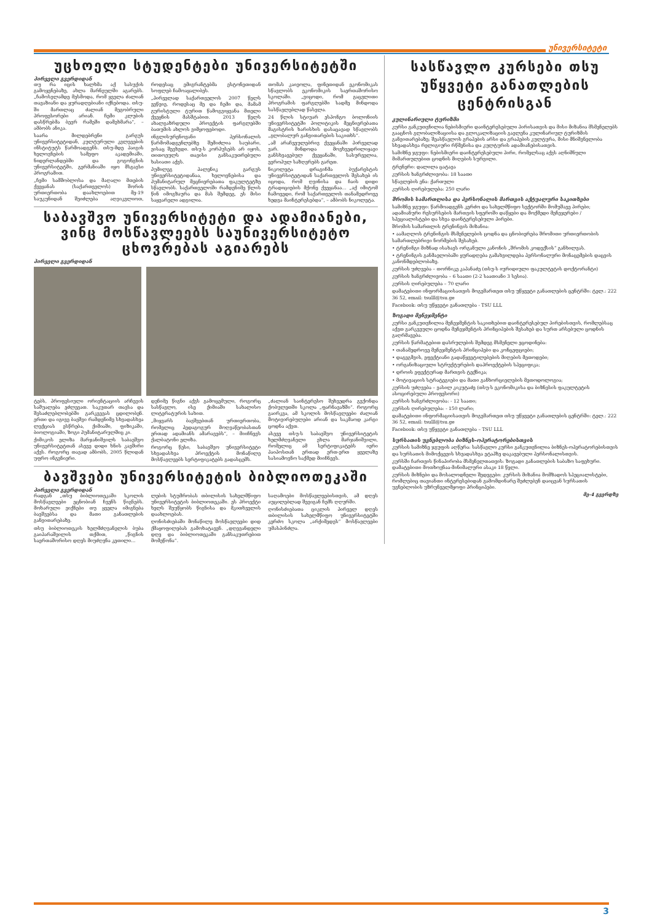უნივერსიტეტი
უცხოელი სტუდენტები უნივერსიტეტში
პირველი გვერდიდან
თუ რა იცის ხალხმა აქ სასუქის გამოყენებაზე, ახლა მარნეულში აგარებს. „ჩამოსვლამდე მესმოდა, რომ ყველა ძალიან თავაზიანი და ყურადღებიანი იქნებოდა. თსუ-ში მართლაც ძალიან მეგობრული პროფესორები არიან. ჩემი კლუბის დასწრებმა ბევრ რამეში დამეხმარა“, – ამბობს ანიკა.
საარა მილდებრენი გარგუს უნივერსიტეტიდან, კულტურული კვლევების ინსტიტუტს წარმოადგენს. თსუ-მდე პაიგის ხელოვნების სამეფო აკადემიაში, ნიდერლანდებში და გოგონგნის უნივერსიტეტში, გერმანიაში იყო მსგავსი პროგრამით.
„ჩემი სამშობლოსა და მაღალი მთების ქვეყანას (საქართველოს) შორის ურთიერთობა დაახლოებით მე-19 საუკუნიდან შეიძლება აღვიკვლიოთ, როდესაც ემიგრანტებმა ესტონეთიდან სოფლებ ჩამოაყალიბეს.
„პირველად საქართველოს 2007 წელს ვეწვიე, როდესაც მე და ჩემი და, მამამ გურისტული ტურით წამოგვიყვანა მთელი ქვეყნის მასშტაბით. 2013 წელს ახალგაზრდული პროექტის ფარგლებში ბათუმის ახლოს ვიმყოფებოდი.
ინგლისურენოვანი პერსონალის წარმომადგენლებზე შემიძლია საუბარი, ვისაც შევხვდი. თსუ-ს კორპუსებს არ იყოს, თითოეულს თავისი განსაკუთრებული ხასიათი აქვს.
პუმილეგ პალენიკ გარგუს უნივერსიტეტიდანაა, ხელოვნებისა და ჰუმანიტარულ მეცნიერებათა ფაკულტეტზე სწავლობს. საქართველოში რამდენიმე წლის წინ იმოგზაურა და მას შემდეგ, ეს მისი საყვარელი ადგილია.
თომას კაიეოლა, ფინეთიდან ეკონომიკას სწავლობს ეკონომიკის საერთაშორისო სკოლაში. „ვიცოდი, რომ გაცვლითი პროგრამის ფარგლებში სადმე მინდოდა სასწავლებლად წასვლა.
24 წლის სტიუარ ესპონგო ბოლონიის უნივერსიტეტში პოლიტიკის მეცნიერებათა მაგისტრის ხარისხის დასაცავად სწავლობს „გლობალურ განვითარების საკითხს“.
„ამ არაჩვეულებრივ ქვეყანაში პირველად ვარ. მინდოდა მოვხვედრილიყავი განსხვავებულ ქვეყანაში, სასურველია, ევროპულ საზღვრებს გარეთ.
ნიკოლეტა დრაგიჩმა ბუქარესტის უნივერსიტეტიდან საქართველოს შესახებ ის იცოდა, რომ ღვინისა და ჩაის დიდი ტრადიციების მქონე ქვეყანაა... „აქ იმიტომ ჩამოვედი, რომ საქართველოს თანამედროვე ხედვა მაინტერესებდა“, – ამბობს ნიკოლეტა.
საბავშვო უნივერსიტეტი და ადამიანები, ვინც მოსწავლეებს საუნივერსიტეტო ცხოვრებას აგიარებს
პირველი გვერდიდან
ტებს, პროფესიული ორიენტაციის არჩევის საშუალება ეძლევათ. საკუთარ თავსა და შესაძლებლობებში გარკვევას ცდილობენ. ერთი და იგივე ბავშვი რამდენიმე სხვადასხვა ლექციას ესწრება, ქიმიაში, ფიზიკაში, ბიოლოგიაში, ზოგი ჰუმანიტარულშიც კი.
ქიმიკოს ელიზა მარჯანიშვილს საბავშვო უნივერსიტეტთან ასევე დიდი ხნის კავშირი აქვს. როგორც თავად ამბობს, 2005 წლიდან უფრო ინგენიერი.
დენიმე წიგნი აქვს გამოცემული, როგორც სასწავლო, ისე ქიმიაში სახალისო ლიტერატურის სახით.
„მიყვარს ბავშვებთან ურთიერთობა, რომელიც პედაგოგურ მოღვაწეობასთან ერთად ადამიანს ამარავებს“, – მიიჩნევს ქალბატონი ელიზა.
როგორც წესი, საბავშვო უნივერსიტეტი სხვადასხვა პროექტის მონაწილე მოსწავლეებს სერტიფიკატებს გადასცემს.
„ძალიან საინტერესო შეხვედრა გვქონდა ქობულეთში სკოლა „ფარნავაზში“. როგორც გაირკვა, ამ სკოლის მოსწავლეები ძალიან მოტივირებულები არიან და საკმაოდ კარგი ცოდნა აქვთ.
ასევე თსუ-ს საბავშვო უნივერსიტეტის ხელმძღვანელი ეხლა მარჯანიშვილი, რომელიც ამ სერტიფიკატებს იერი პაიპოსთან ერთად ერთ-ერთ ყველაზე სასიამოვნო საქმედ მიიჩნევს.
ბავშვები უნივერსიტეტის ბიბლიოთეკაში
პირველი გვერდიდან
რადგან „თსუ ბიბლიოთეკაში სკოლის მოსწავლეები ეცნობიან ჩვენს წიგნებს. მოხარული ვიქნები თუ ყველა იმიგნება ბავშვებსა და მათი განათლების განვითარებაზე.
თსუ ბიბლიოთეკის ხელმძღვანელის ბუბა გაიპარაშვილის თქმით, „წიგნის საერთაშორისო დღეს მიუძღვნა კეთილი...
ლების სტუმრობას თბილისის სახელმწიფო უნივერსიტეტის ბიბლიოთეკაში. ეს პროექტი ხელს შეუწყობს წიგნისა და მკითხველის დაახლოებას.
ღონისძიებაში მონაწილე მოსწავლეები დიდ ქმაყოფილებას გამოხატავენ. „დღევანდელი დღე და ბიბლიოთეკაში განსაკუთრებით მომეწონა“.
საღამოები მოსწავლეებისთვის, ამ დღეს აუცილებლად შევიგან ჩემს ღღურში.
ღონისძიებათა ციკლის პირველ დღეს თბილისის სახელმწიფო უნივერსიტეტში კერძო სკოლა „არქიმედეს“ მოსწავლეები უმასპინძლა.
სასწავლო კურსები თსუ უწყვეტი განათლების ცენტრისგან
კულინარიული ტურიზმი
კურსი განკუთვნილია ნებისმიერი დაინტერესებული პირისათვის და მისი მიზანია მსმენელებს გააცნოს გლობალიზაციისა და გლოკალიზაციის გავლენა კულინარიულ ტურიზმის განვითარებაზე; შეასწავლოს გრაპების არსი და გრაპების კულტურა, მისი მნიშვნელობა სხვადასხვა რელიგიური რწმენისა და კულტურის ადამიანებისათვის.
სამიზნე ჯგუფი: ნებისმიერი დაინტერესებული პირი, რომელსაც აქვს აღნიშნული მიმართულებით ცოდნის მიღების სურვილი.
ტრენერი: დალილა ცატავა
კურსის ხანგრძლივობა: 18 საათი
სწავლების ენა: ქართული
კურსის ღირებულება: 250 ლარი
შრომის სამართლისა და პერსონალის მართვის აქტუალური საკითხები
სამიზნე ჯგუფი: წარმოადგენს კერძო და სახელმწიფო სექტორში მომუშავე პირები; ადამიანური რესურსების მართვის სფეროში დაწყები და მოქმედი მენეჯერები / სპეციალისტები და სხვა დაინტერესებული პირები.
შრომის სამართლის ტრენინგის მიზანია:
• აამაღლოს ტრენინგის მსმენელების ცოდნა და ცნობიერება შრომითი ურთიერთობის სამართლებრივი ნორმების შესახებ.
• ტრენინგი მიზნად ისახავს ორგანული კანონის „შრომის კოდექსის“ განხილვას.
• ტრენინგის განმავლობაში ყურადღება გამახვილდება პერსონალური მონაცემების დაცვის კანონმდებლობაზე.
კურსის უძღვება – თორნიკე კაპანაძე (თსუ-ს იურიდიული ფაკულტეტის დოქტორანტი)
კურსის ხანგრძლივობა – 6 საათი (2-2 საათიანი 3 სესია).
კურსის ღირებულება – 70 ლარი
დამატებითი ინფორმაციისათვის მოგვმართეთ თსუ უწყვეტი განათლების ცენტრში: ტელ.: 222 36 52, email: tsulll@tsu.ge
Facebook: თსუ უწყვეტი განათლება - TSU LLL
ზოგადი მენეჯმენტი
კურსი განკუთვნილია მენეჯმენტის საკითხებით დაინტერესებულ პირებისთვის, რომლებსაც აქვთ გარკვეული ცოდნა მენეჯმენტის პრინციპების შესახებ და სურთ არსებული ცოდნის გაღრმავება.
კურსის წარმატებით დასრულების შემდეგ მსმენელი ეცოდინება:
• თანამედროვე მენეჯმენტის პრინციპები და კონცეფციები;
• დაგეგმვის, ეფექტიანი გადაწყვეტილებების მიღების მეთოდები;
• ორგანიზაციული სტრუქტურების დაპროექტების სპეციფიკა;
• დროის ეფექტურად მართვის ტექნიკა;
• მოტივაციის სტრატეგიები და მათი განხორციელების მეთოდოლოგია;
კურსის უძღვება – ვასილ კიკუტაძე (თსუ-ს ეკონომიკისა და ბიზნესის ფაკულტეტის ასოცირებული პროფესორი)
კურსის ხანგრძლივობა: - 12 საათი;
კურსის ღირებულება: - 150 ლარი;
დამატებითი ინფორმაციისათვის მოგვმართეთ თსუ უწყვეტი განათლების ცენტრში: ტელ.: 222 36 52, email: tsulll@tsu.ge
Facebook: თსუ უწყვეტი განათლება – TSU LLL
სურსათის უვნებლობა ბიზნეს-ოპერატორებისთვის
კურსის სამიზნე ჯგუფის აღწერა: სასწავლო კურსი განკუთვნილია ბიზნეს-ოპერატორებისთვის და სურსათის მიმოქცევის სხვადასხვა ეტაპზე დაკავებული პერსონალისთვის.
კურსში ჩართვის წინაპირობა მსმენელთათვის: ზოგადი განათლების საბაზო საფეხური. დამატებითი მოთხოვნაა-მინიმალური ასაკი 18 წელი.
კურსის მიზნები და მოსალოდნელი შედეგები: კურსის მიზანია მომზადოს სპეციალისტები, რომლებიც თავიანთი ინტერესებიდან გამომდინარე შეძლებენ დაიცვან სურსათის უვნებლობის უზრუნველმყოფი პრინციპები.
მე-4 გვერდზე
3